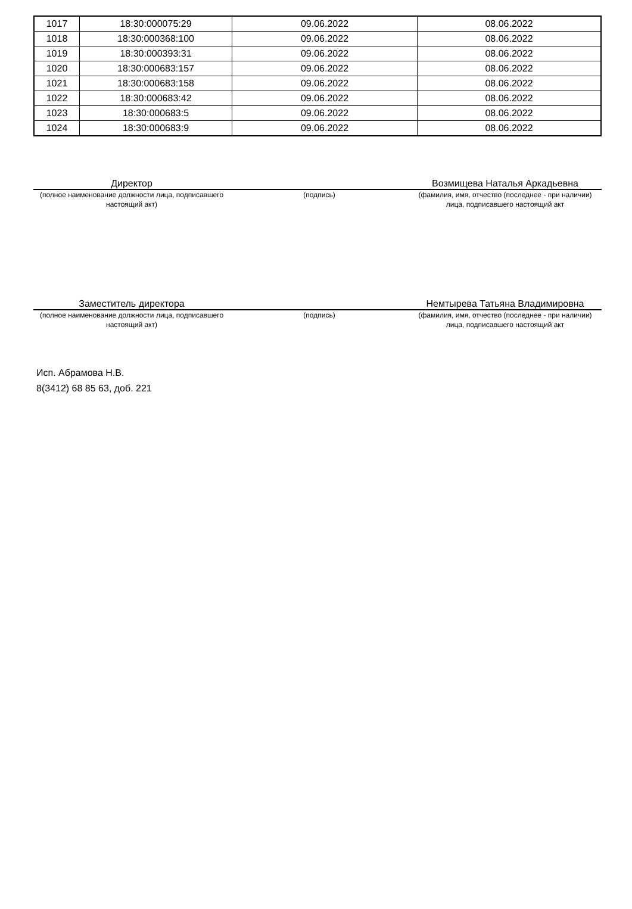| 1017 | 18:30:000075:29 | 09.06.2022 | 08.06.2022 |
| 1018 | 18:30:000368:100 | 09.06.2022 | 08.06.2022 |
| 1019 | 18:30:000393:31 | 09.06.2022 | 08.06.2022 |
| 1020 | 18:30:000683:157 | 09.06.2022 | 08.06.2022 |
| 1021 | 18:30:000683:158 | 09.06.2022 | 08.06.2022 |
| 1022 | 18:30:000683:42 | 09.06.2022 | 08.06.2022 |
| 1023 | 18:30:000683:5 | 09.06.2022 | 08.06.2022 |
| 1024 | 18:30:000683:9 | 09.06.2022 | 08.06.2022 |
Директор Возмищева Наталья Аркадьевна
(полное наименование должности лица, подписавшего настоящий акт)
(подпись) (фамилия, имя, отчество (последнее - при наличии) лица, подписавшего настоящий акт
Заместитель директора Немтырева Татьяна Владимировна
(полное наименование должности лица, подписавшего настоящий акт)
(подпись) (фамилия, имя, отчество (последнее - при наличии) лица, подписавшего настоящий акт
Исп. Абрамова Н.В.
8(3412) 68 85 63, доб. 221